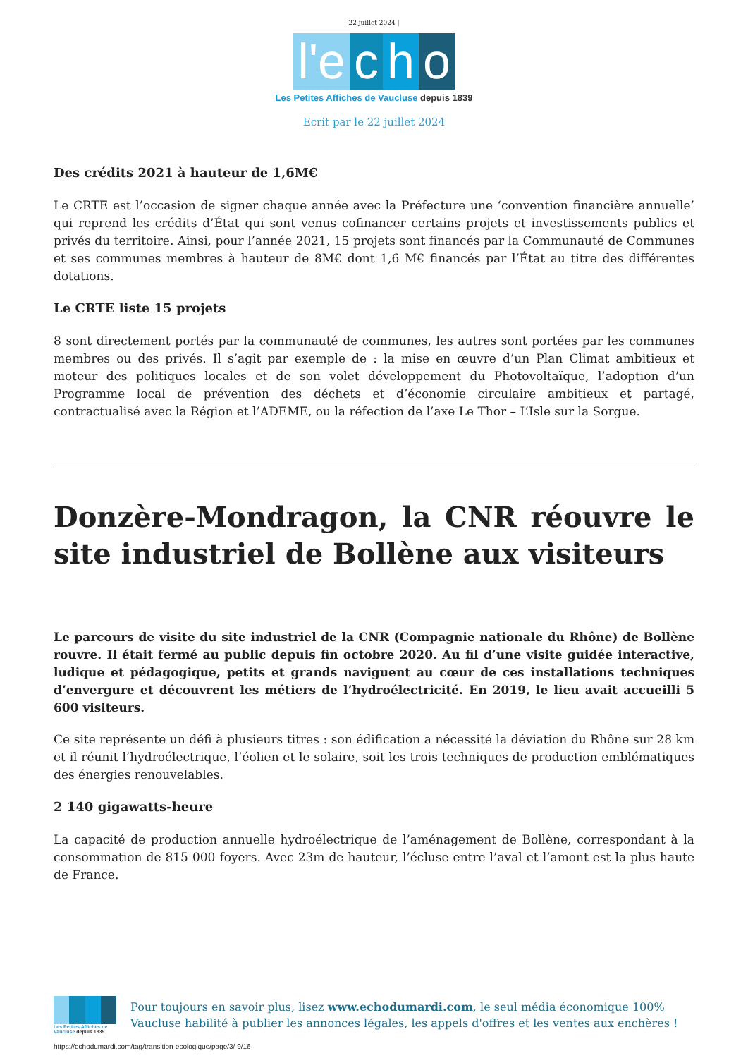22 juillet 2024 |
l'e c h o
Les Petites Affiches de Vaucluse depuis 1839
Ecrit par le 22 juillet 2024
Des crédits 2021 à hauteur de 1,6M€
Le CRTE est l’occasion de signer chaque année avec la Préfecture une ‘convention financière annuelle’ qui reprend les crédits d’État qui sont venus cofinancer certains projets et investissements publics et privés du territoire. Ainsi, pour l’année 2021, 15 projets sont financés par la Communauté de Communes et ses communes membres à hauteur de 8M€ dont 1,6 M€ financés par l’État au titre des différentes dotations.
Le CRTE liste 15 projets
8 sont directement portés par la communauté de communes, les autres sont portées par les communes membres ou des privés. Il s’agit par exemple de : la mise en œuvre d’un Plan Climat ambitieux et moteur des politiques locales et de son volet développement du Photovoltaïque, l’adoption d’un Programme local de prévention des déchets et d’économie circulaire ambitieux et partagé, contractualisé avec la Région et l’ADEME, ou la réfection de l’axe Le Thor – L’Isle sur la Sorgue.
Donzère-Mondragon, la CNR réouvre le site industriel de Bollène aux visiteurs
Le parcours de visite du site industriel de la CNR (Compagnie nationale du Rhône) de Bollène rouvre. Il était fermé au public depuis fin octobre 2020. Au fil d’une visite guidée interactive, ludique et pédagogique, petits et grands naviguent au cœur de ces installations techniques d’envergure et découvrent les métiers de l’hydroélectricité. En 2019, le lieu avait accueilli 5 600 visiteurs.
Ce site représente un défi à plusieurs titres : son édification a nécessité la déviation du Rhône sur 28 km et il réunit l’hydroélectrique, l’éolien et le solaire, soit les trois techniques de production emblématiques des énergies renouvelables.
2 140 gigawatts-heure
La capacité de production annuelle hydroélectrique de l’aménagement de Bollène, correspondant à la consommation de 815 000 foyers. Avec 23m de hauteur, l’écluse entre l’aval et l’amont est la plus haute de France.
Les Petites Affiches de Vaucluse depuis 1839
Pour toujours en savoir plus, lisez www.echodumardi.com, le seul média économique 100% Vaucluse habilité à publier les annonces légales, les appels d'offres et les ventes aux enchères !
https://echodumardi.com/tag/transition-ecologique/page/3/ 9/16